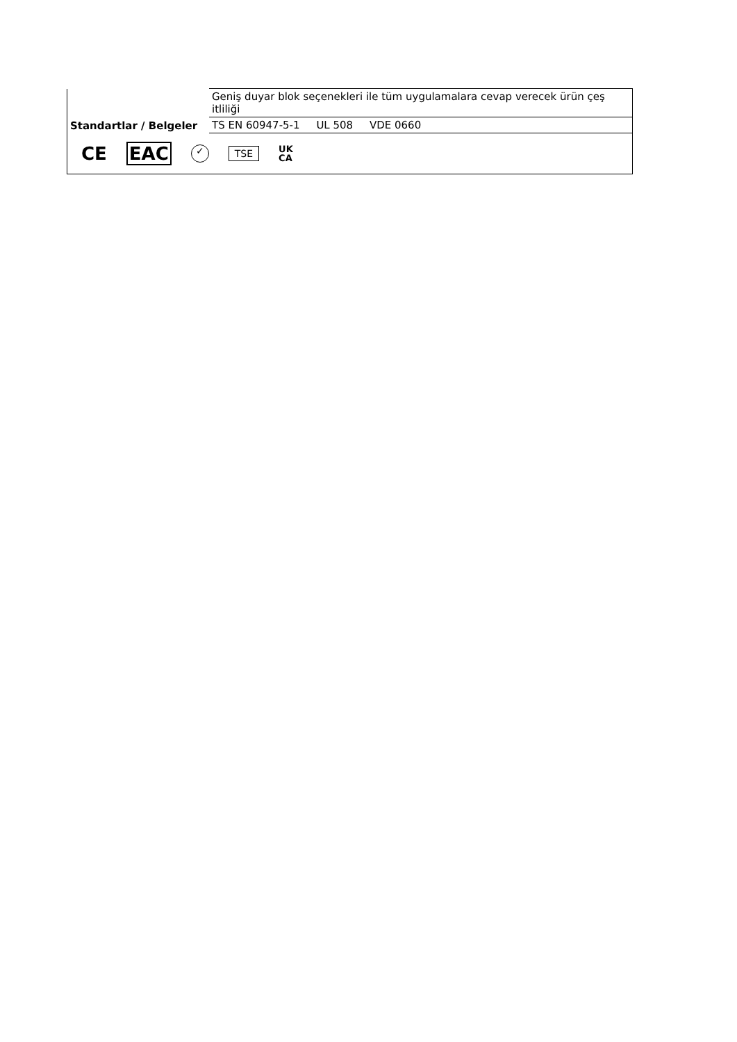| | Geniş duyar blok seçenekleri ile tüm uygulamalara cevap verecek ürün çeş itliliği |
| Standartlar / Belgeler | TS EN 60947-5-1 UL 508 VDE 0660 |
| CE EAC ✓ TSE UK CA | |